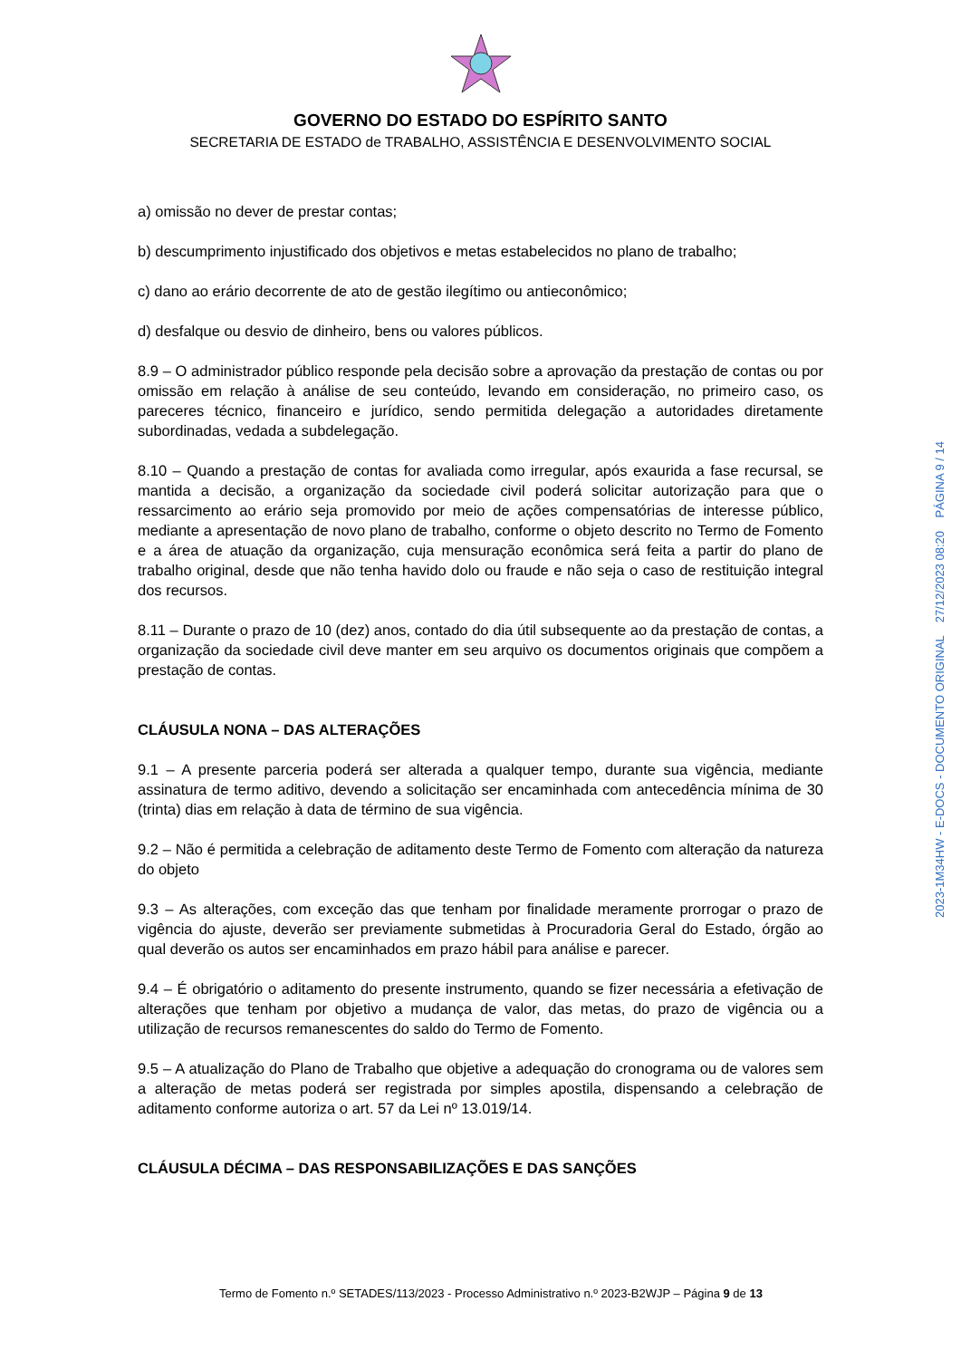GOVERNO DO ESTADO DO ESPÍRITO SANTO
SECRETARIA DE ESTADO de TRABALHO, ASSISTÊNCIA E DESENVOLVIMENTO SOCIAL
a) omissão no dever de prestar contas;
b) descumprimento injustificado dos objetivos e metas estabelecidos no plano de trabalho;
c) dano ao erário decorrente de ato de gestão ilegítimo ou antieconômico;
d) desfalque ou desvio de dinheiro, bens ou valores públicos.
8.9 – O administrador público responde pela decisão sobre a aprovação da prestação de contas ou por omissão em relação à análise de seu conteúdo, levando em consideração, no primeiro caso, os pareceres técnico, financeiro e jurídico, sendo permitida delegação a autoridades diretamente subordinadas, vedada a subdelegação.
8.10 – Quando a prestação de contas for avaliada como irregular, após exaurida a fase recursal, se mantida a decisão, a organização da sociedade civil poderá solicitar autorização para que o ressarcimento ao erário seja promovido por meio de ações compensatórias de interesse público, mediante a apresentação de novo plano de trabalho, conforme o objeto descrito no Termo de Fomento e a área de atuação da organização, cuja mensuração econômica será feita a partir do plano de trabalho original, desde que não tenha havido dolo ou fraude e não seja o caso de restituição integral dos recursos.
8.11 – Durante o prazo de 10 (dez) anos, contado do dia útil subsequente ao da prestação de contas, a organização da sociedade civil deve manter em seu arquivo os documentos originais que compõem a prestação de contas.
CLÁUSULA NONA – DAS ALTERAÇÕES
9.1 – A presente parceria poderá ser alterada a qualquer tempo, durante sua vigência, mediante assinatura de termo aditivo, devendo a solicitação ser encaminhada com antecedência mínima de 30 (trinta) dias em relação à data de término de sua vigência.
9.2 – Não é permitida a celebração de aditamento deste Termo de Fomento com alteração da natureza do objeto
9.3 – As alterações, com exceção das que tenham por finalidade meramente prorrogar o prazo de vigência do ajuste, deverão ser previamente submetidas à Procuradoria Geral do Estado, órgão ao qual deverão os autos ser encaminhados em prazo hábil para análise e parecer.
9.4 – É obrigatório o aditamento do presente instrumento, quando se fizer necessária a efetivação de alterações que tenham por objetivo a mudança de valor, das metas, do prazo de vigência ou a utilização de recursos remanescentes do saldo do Termo de Fomento.
9.5 – A atualização do Plano de Trabalho que objetive a adequação do cronograma ou de valores sem a alteração de metas poderá ser registrada por simples apostila, dispensando a celebração de aditamento conforme autoriza o art. 57 da Lei nº 13.019/14.
CLÁUSULA DÉCIMA – DAS RESPONSABILIZAÇÕES E DAS SANÇÕES
2023-1M34HW - E-DOCS - DOCUMENTO ORIGINAL 27/12/2023 08:20 PÁGINA 9 / 14
Termo de Fomento n.º SETADES/113/2023 - Processo Administrativo n.º 2023-B2WJP – Página 9 de 13